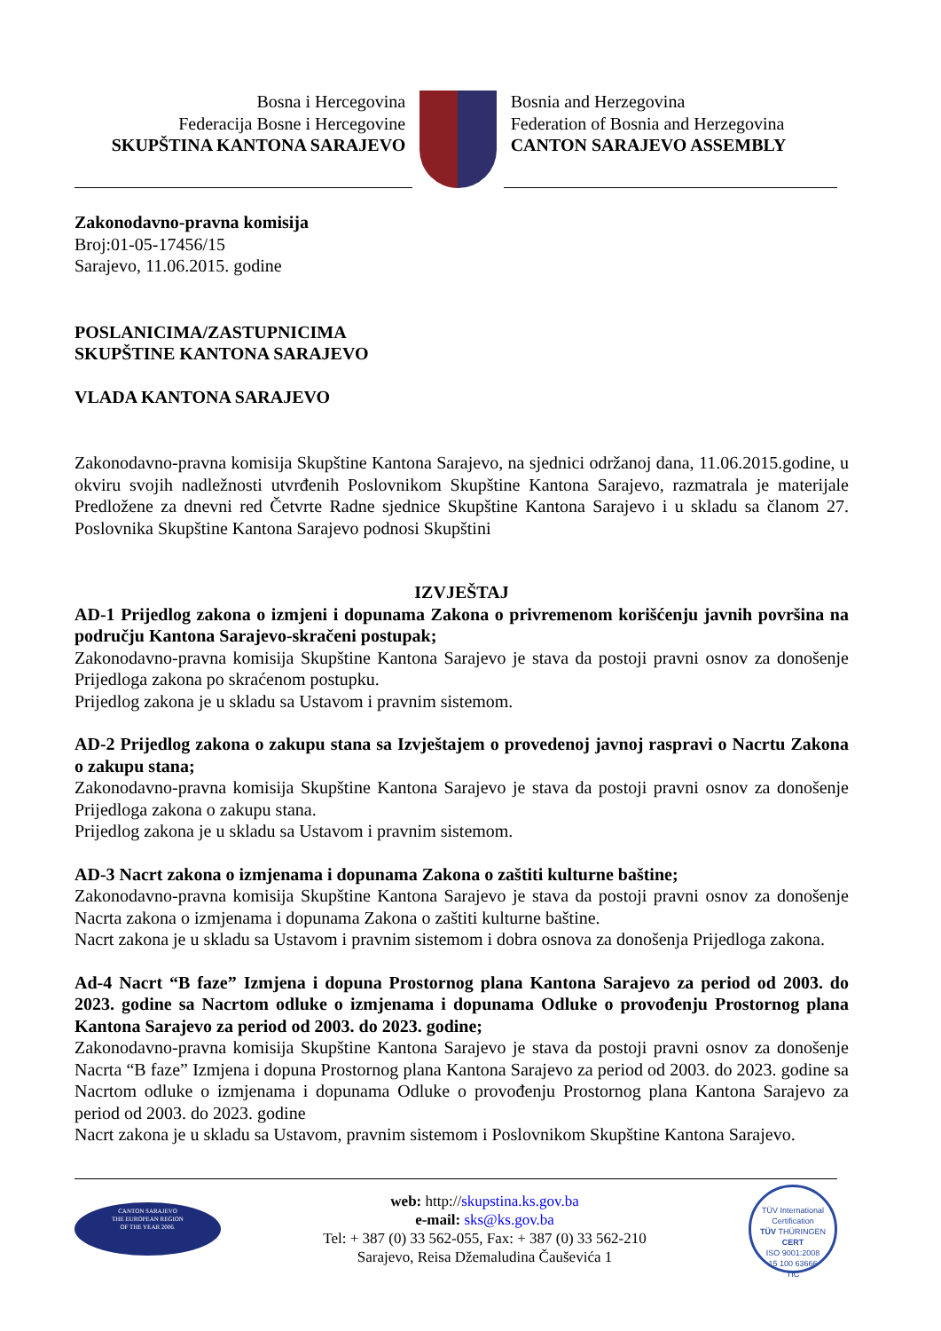Bosna i Hercegovina
Federacija Bosne i Hercegovine
SKUPŠTINA KANTONA SARAJEVO
Bosnia and Herzegovina
Federation of Bosnia and Herzegovina
CANTON SARAJEVO ASSEMBLY
Zakonodavno-pravna komisija
Broj:01-05-17456/15
Sarajevo, 11.06.2015. godine
POSLANICIMA/ZASTUPNICIMA
SKUPŠTINE KANTONA SARAJEVO
VLADA KANTONA SARAJEVO
Zakonodavno-pravna komisija Skupštine Kantona Sarajevo, na sjednici održanoj dana, 11.06.2015.godine, u okviru svojih nadležnosti utvrđenih Poslovnikom Skupštine Kantona Sarajevo, razmatrala je materijale Predložene za dnevni red Četvrte Radne sjednice Skupštine Kantona Sarajevo i u skladu sa članom 27. Poslovnika Skupštine Kantona Sarajevo podnosi Skupštini
IZVJEŠTAJ
AD-1 Prijedlog zakona o izmjeni i dopunama Zakona o privremenom korišćenju javnih površina na području Kantona Sarajevo-skračeni postupak;
Zakonodavno-pravna komisija Skupštine Kantona Sarajevo je stava da postoji pravni osnov za donošenje Prijedloga zakona po skraćenom postupku.
Prijedlog zakona je u skladu sa Ustavom i pravnim sistemom.
AD-2 Prijedlog zakona o zakupu stana sa Izvještajem o provedenoj javnoj raspravi o Nacrtu Zakona o zakupu stana;
Zakonodavno-pravna komisija Skupštine Kantona Sarajevo je stava da postoji pravni osnov za donošenje Prijedloga zakona o zakupu stana.
Prijedlog zakona je u skladu sa Ustavom i pravnim sistemom.
AD-3 Nacrt zakona o izmjenama i dopunama Zakona o zaštiti kulturne baštine;
Zakonodavno-pravna komisija Skupštine Kantona Sarajevo je stava da postoji pravni osnov za donošenje Nacrta zakona o izmjenama i dopunama Zakona o zaštiti kulturne baštine.
Nacrt zakona je u skladu sa Ustavom i pravnim sistemom i dobra osnova za donošenja Prijedloga zakona.
Ad-4 Nacrt “B faze” Izmjena i dopuna Prostornog plana Kantona Sarajevo za period od 2003. do 2023. godine sa Nacrtom odluke o izmjenama i dopunama Odluke o provođenju Prostornog plana Kantona Sarajevo za period od 2003. do 2023. godine;
Zakonodavno-pravna komisija Skupštine Kantona Sarajevo je stava da postoji pravni osnov za donošenje Nacrta “B faze” Izmjena i dopuna Prostornog plana Kantona Sarajevo za period od 2003. do 2023. godine sa Nacrtom odluke o izmjenama i dopunama Odluke o provođenju Prostornog plana Kantona Sarajevo za period od 2003. do 2023. godine
Nacrt zakona je u skladu sa Ustavom, pravnim sistemom i Poslovnikom Skupštine Kantona Sarajevo.
CANTON SARAJEVO
THE EUROPEAN REGION
OF THE YEAR 2006.
web: http://skupstina.ks.gov.ba
e-mail: sks@ks.gov.ba
Tel: + 387 (0) 33 562-055, Fax: + 387 (0) 33 562-210
Sarajevo, Reisa Džemaludina Čauševića 1
TÜV International Certification
TÜV THÜRINGEN
CERT
ISO 9001:2008
15 100 63666
TIC